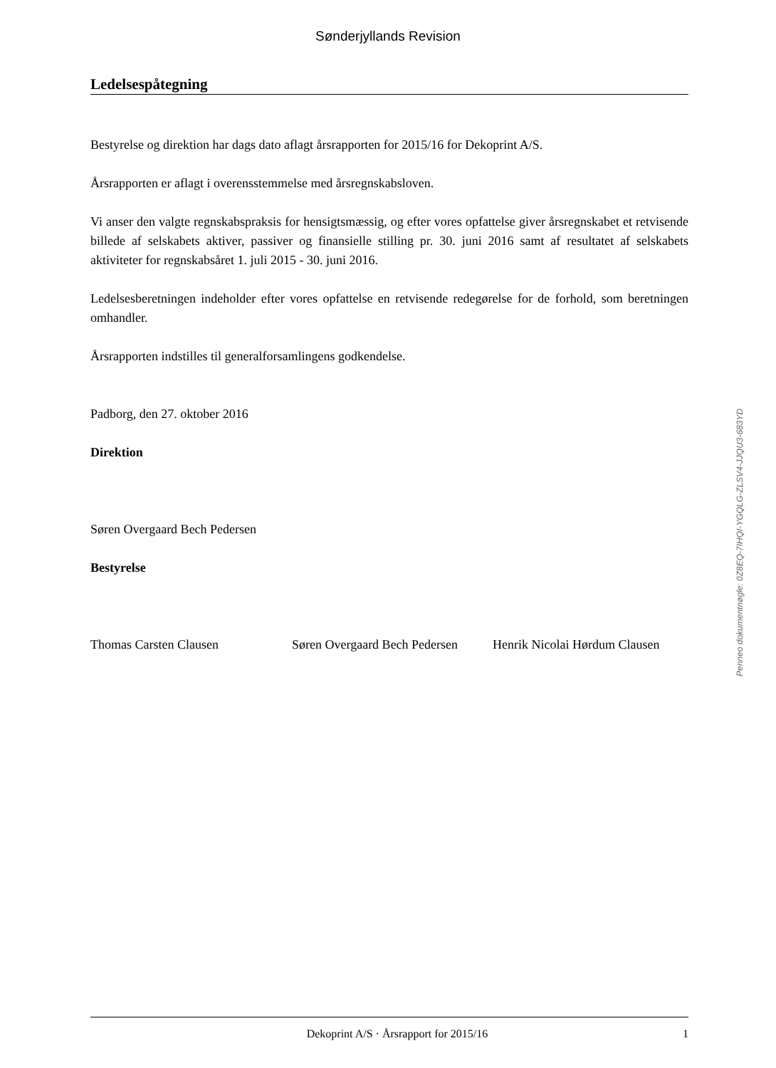Sønderjyllands Revision
Ledelsespåtegning
Bestyrelse og direktion har dags dato aflagt årsrapporten for 2015/16 for Dekoprint A/S.
Årsrapporten er aflagt i overensstemmelse med årsregnskabsloven.
Vi anser den valgte regnskabspraksis for hensigtsmæssig, og efter vores opfattelse giver årsregnskabet et retvisende billede af selskabets aktiver, passiver og finansielle stilling pr. 30. juni 2016 samt af resultatet af selskabets aktiviteter for regnskabsåret 1. juli 2015 - 30. juni 2016.
Ledelsesberetningen indeholder efter vores opfattelse en retvisende redegørelse for de forhold, som beretningen omhandler.
Årsrapporten indstilles til generalforsamlingens godkendelse.
Padborg, den 27. oktober 2016
Direktion
Søren Overgaard Bech Pedersen
Bestyrelse
Thomas Carsten Clausen Søren Overgaard Bech Pedersen Henrik Nicolai Hørdum Clausen
Penneo dokumentnøgle: 0Z8EQ-7IHQI-YGQLG-ZLSV4-JJQU3-683YD
Dekoprint A/S · Årsrapport for 2015/16 1